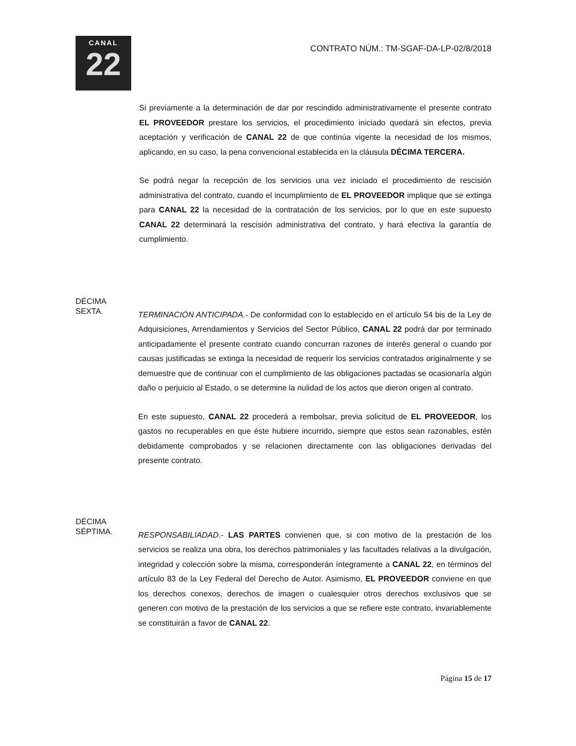CANAL
22
CONTRATO NÚM.: TM-SGAF-DA-LP-02/8/2018
Si previamente a la determinación de dar por rescindido administrativamente el presente contrato EL PROVEEDOR prestare los servicios, el procedimiento iniciado quedará sin efectos, previa aceptación y verificación de CANAL 22 de que continúa vigente la necesidad de los mismos, aplicando, en su caso, la pena convencional establecida en la cláusula DÉCIMA TERCERA.
Se podrá negar la recepción de los servicios una vez iniciado el procedimiento de rescisión administrativa del contrato, cuando el incumplimiento de EL PROVEEDOR implique que se extinga para CANAL 22 la necesidad de la contratación de los servicios, por lo que en este supuesto CANAL 22 determinará la rescisión administrativa del contrato, y hará efectiva la garantía de cumplimiento.
DÉCIMA
SEXTA.
TERMINACIÓN ANTICIPADA.- De conformidad con lo establecido en el artículo 54 bis de la Ley de Adquisiciones, Arrendamientos y Servicios del Sector Público, CANAL 22 podrá dar por terminado anticipadamente el presente contrato cuando concurran razones de interés general o cuando por causas justificadas se extinga la necesidad de requerir los servicios contratados originalmente y se demuestre que de continuar con el cumplimiento de las obligaciones pactadas se ocasionaría algún daño o perjuicio al Estado, o se determine la nulidad de los actos que dieron origen al contrato.
En este supuesto, CANAL 22 procederá a rembolsar, previa solicitud de EL PROVEEDOR, los gastos no recuperables en que éste hubiere incurrido, siempre que estos sean razonables, estén debidamente comprobados y se relacionen directamente con las obligaciones derivadas del presente contrato.
DÉCIMA
SÉPTIMA.
RESPONSABILIADAD.- LAS PARTES convienen que, si con motivo de la prestación de los servicios se realiza una obra, los derechos patrimoniales y las facultades relativas a la divulgación, integridad y colección sobre la misma, corresponderán íntegramente a CANAL 22, en términos del artículo 83 de la Ley Federal del Derecho de Autor. Asimismo, EL PROVEEDOR conviene en que los derechos conexos, derechos de imagen o cualesquier otros derechos exclusivos que se generen con motivo de la prestación de los servicios a que se refiere este contrato, invariablemente se constituirán a favor de CANAL 22.
Página 15 de 17